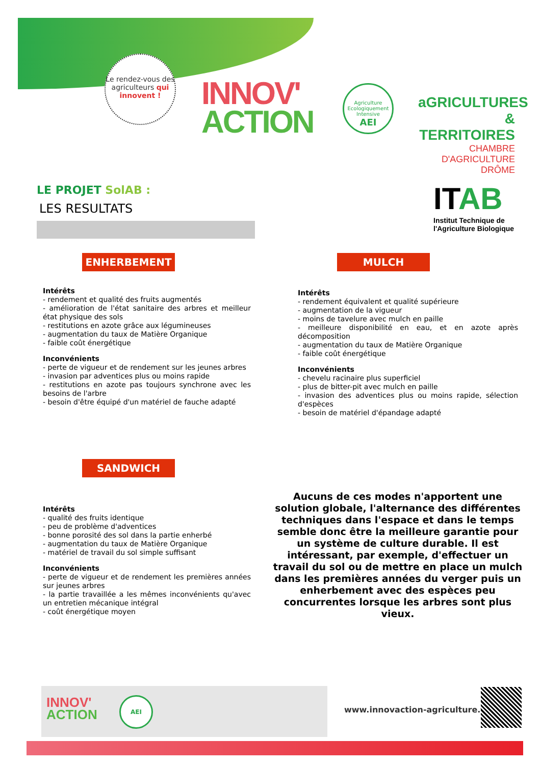Le rendez-vous des agriculteurs qui innovent !
INNOV'
ACTION
Agriculture Ecologiquement Intensive
AEI
aGRICULTURES
& TERRITOIRES
CHAMBRE D'AGRICULTURE
DRÔME
LE PROJET SolAB :
LES RESULTATS
ITAB
Institut Technique de l'Agriculture Biologique
ENHERBEMENT MULCH
SANDWICH
Intérêts
- rendement et qualité des fruits augmentés
- amélioration de l'état sanitaire des arbres et meilleur état physique des sols
- restitutions en azote grâce aux légumineuses
- augmentation du taux de Matière Organique
- faible coût énergétique
Inconvénients
- perte de vigueur et de rendement sur les jeunes arbres
- invasion par adventices plus ou moins rapide
- restitutions en azote pas toujours synchrone avec les besoins de l'arbre
- besoin d'être équipé d'un matériel de fauche adapté
Intérêts
- rendement équivalent et qualité supérieure
- augmentation de la vigueur
- moins de tavelure avec mulch en paille
- meilleure disponibilité en eau, et en azote après décomposition
- augmentation du taux de Matière Organique
- faible coût énergétique
Inconvénients
- chevelu racinaire plus superficiel
- plus de bitter-pit avec mulch en paille
- invasion des adventices plus ou moins rapide, sélection d'espèces
- besoin de matériel d'épandage adapté
Intérêts
- qualité des fruits identique
- peu de problème d'adventices
- bonne porosité des sol dans la partie enherbé
- augmentation du taux de Matière Organique
- matériel de travail du sol simple suffisant
Inconvénients
- perte de vigueur et de rendement les premières années sur jeunes arbres
- la partie travaillée a les mêmes inconvénients qu'avec un entretien mécanique intégral
- coût énergétique moyen
Aucuns de ces modes n'apportent une solution globale, l'alternance des différentes techniques dans l'espace et dans le temps semble donc être la meilleure garantie pour un système de culture durable. Il est intéressant, par exemple, d'effectuer un travail du sol ou de mettre en place un mulch dans les premières années du verger puis un enherbement avec des espèces peu concurrentes lorsque les arbres sont plus vieux.
INNOV'
ACTION
AEI
www.innovaction-agriculture.fr